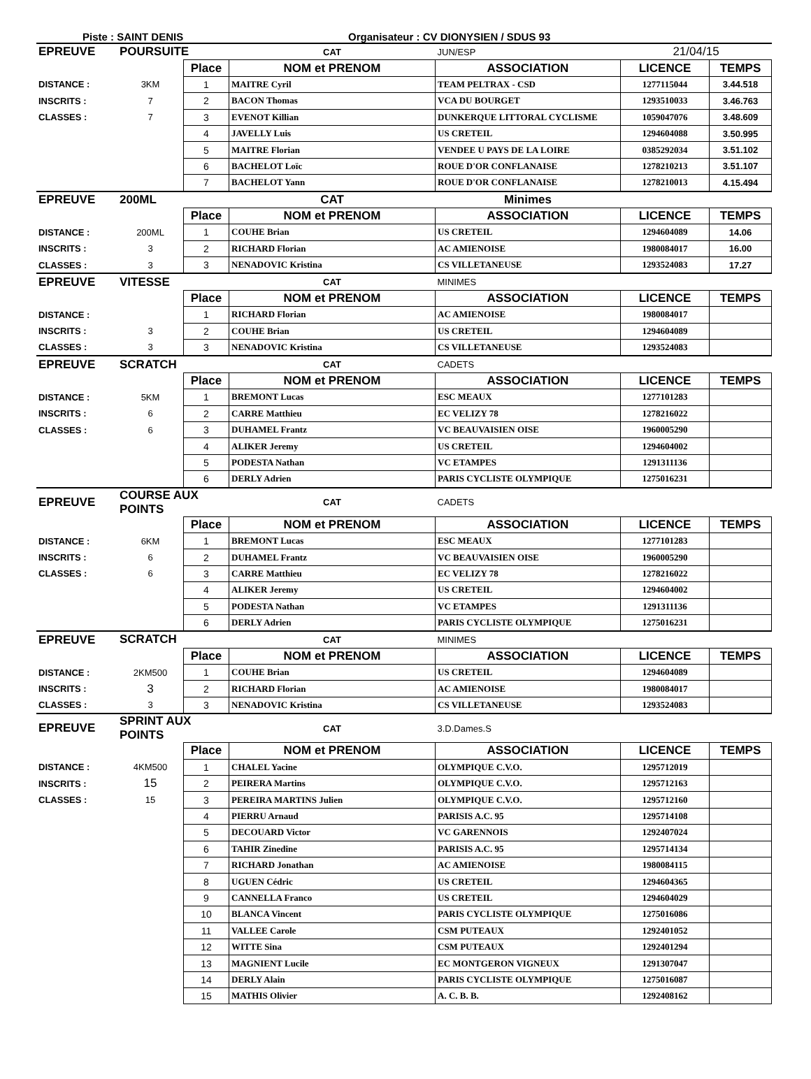Piste : SAINT DENIS Organisateur : CV DIONYSIEN / SDUS 93
| EPREUVE | POURSUITE | | CAT | JUN/ESP | 21/04/15 | |
| | | Place | NOM et PRENOM | ASSOCIATION | LICENCE | TEMPS |
| DISTANCE : | 3KM | 1 | MAITRE Cyril | TEAM PELTRAX - CSD | 1277115044 | 3.44.518 |
| INSCRITS : | 7 | 2 | BACON Thomas | VCA DU BOURGET | 1293510033 | 3.46.763 |
| CLASSES : | 7 | 3 | EVENOT Killian | DUNKERQUE LITTORAL CYCLISME | 1059047076 | 3.48.609 |
| | | 4 | JAVELLY Luis | US CRETEIL | 1294604088 | 3.50.995 |
| | | 5 | MAITRE Florian | VENDEE U PAYS DE LA LOIRE | 0385292034 | 3.51.102 |
| | | 6 | BACHELOT Loïc | ROUE D'OR CONFLANAISE | 1278210213 | 3.51.107 |
| | | 7 | BACHELOT Yann | ROUE D'OR CONFLANAISE | 1278210013 | 4.15.494 |
| EPREUVE | 200ML | | CAT | Minimes | | |
| | | Place | NOM et PRENOM | ASSOCIATION | LICENCE | TEMPS |
| DISTANCE : | 200ML | 1 | COUHE Brian | US CRETEIL | 1294604089 | 14.06 |
| INSCRITS : | 3 | 2 | RICHARD Florian | AC AMIENOISE | 1980084017 | 16.00 |
| CLASSES : | 3 | 3 | NENADOVIC Kristina | CS VILLETANEUSE | 1293524083 | 17.27 |
| EPREUVE | VITESSE | | CAT | MINIMES | | |
| | | Place | NOM et PRENOM | ASSOCIATION | LICENCE | TEMPS |
| DISTANCE : | | 1 | RICHARD Florian | AC AMIENOISE | 1980084017 | |
| INSCRITS : | 3 | 2 | COUHE Brian | US CRETEIL | 1294604089 | |
| CLASSES : | 3 | 3 | NENADOVIC Kristina | CS VILLETANEUSE | 1293524083 | |
| EPREUVE | SCRATCH | | CAT | CADETS | | |
| | | Place | NOM et PRENOM | ASSOCIATION | LICENCE | TEMPS |
| DISTANCE : | 5KM | 1 | BREMONT Lucas | ESC MEAUX | 1277101283 | |
| INSCRITS : | 6 | 2 | CARRE Matthieu | EC VELIZY 78 | 1278216022 | |
| CLASSES : | 6 | 3 | DUHAMEL Frantz | VC BEAUVAISIEN OISE | 1960005290 | |
| | | 4 | ALIKER Jeremy | US CRETEIL | 1294604002 | |
| | | 5 | PODESTA Nathan | VC ETAMPES | 1291311136 | |
| | | 6 | DERLY Adrien | PARIS CYCLISTE OLYMPIQUE | 1275016231 | |
| EPREUVE | COURSE AUX POINTS | | CAT | CADETS | | |
| | | Place | NOM et PRENOM | ASSOCIATION | LICENCE | TEMPS |
| DISTANCE : | 6KM | 1 | BREMONT Lucas | ESC MEAUX | 1277101283 | |
| INSCRITS : | 6 | 2 | DUHAMEL Frantz | VC BEAUVAISIEN OISE | 1960005290 | |
| CLASSES : | 6 | 3 | CARRE Matthieu | EC VELIZY 78 | 1278216022 | |
| | | 4 | ALIKER Jeremy | US CRETEIL | 1294604002 | |
| | | 5 | PODESTA Nathan | VC ETAMPES | 1291311136 | |
| | | 6 | DERLY Adrien | PARIS CYCLISTE OLYMPIQUE | 1275016231 | |
| EPREUVE | SCRATCH | | CAT | MINIMES | | |
| | | Place | NOM et PRENOM | ASSOCIATION | LICENCE | TEMPS |
| DISTANCE : | 2KM500 | 1 | COUHE Brian | US CRETEIL | 1294604089 | |
| INSCRITS : | 3 | 2 | RICHARD Florian | AC AMIENOISE | 1980084017 | |
| CLASSES : | 3 | 3 | NENADOVIC Kristina | CS VILLETANEUSE | 1293524083 | |
| EPREUVE | SPRINT AUX POINTS | | CAT | 3.D.Dames.S | | |
| | | Place | NOM et PRENOM | ASSOCIATION | LICENCE | TEMPS |
| DISTANCE : | 4KM500 | 1 | CHALEL Yacine | OLYMPIQUE C.V.O. | 1295712019 | |
| INSCRITS : | 15 | 2 | PEIRERA Martins | OLYMPIQUE C.V.O. | 1295712163 | |
| CLASSES : | 15 | 3 | PEREIRA MARTINS Julien | OLYMPIQUE C.V.O. | 1295712160 | |
| | | 4 | PIERRU Arnaud | PARISIS A.C. 95 | 1295714108 | |
| | | 5 | DECOUARD Victor | VC GARENNOIS | 1292407024 | |
| | | 6 | TAHIR Zinedine | PARISIS A.C. 95 | 1295714134 | |
| | | 7 | RICHARD Jonathan | AC AMIENOISE | 1980084115 | |
| | | 8 | UGUEN Cédric | US CRETEIL | 1294604365 | |
| | | 9 | CANNELLA Franco | US CRETEIL | 1294604029 | |
| | | 10 | BLANCA Vincent | PARIS CYCLISTE OLYMPIQUE | 1275016086 | |
| | | 11 | VALLEE Carole | CSM PUTEAUX | 1292401052 | |
| | | 12 | WITTE Sina | CSM PUTEAUX | 1292401294 | |
| | | 13 | MAGNIENT Lucile | EC MONTGERON VIGNEUX | 1291307047 | |
| | | 14 | DERLY Alain | PARIS CYCLISTE OLYMPIQUE | 1275016087 | |
| | | 15 | MATHIS Olivier | A. C. B. B. | 1292408162 | |